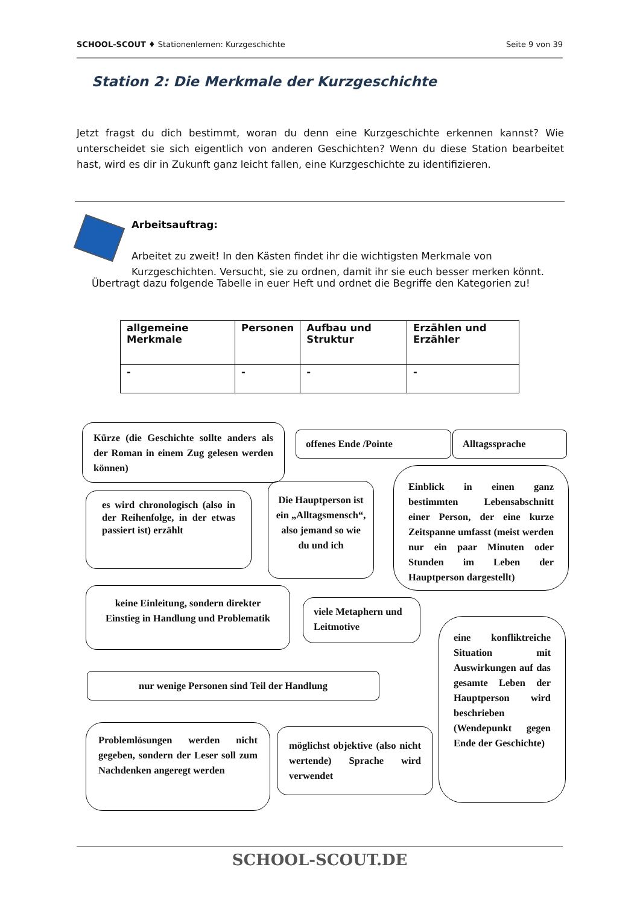SCHOOL-SCOUT ♦ Stationenlernen: Kurzgeschichte Seite 9 von 39
Station 2: Die Merkmale der Kurzgeschichte
Jetzt fragst du dich bestimmt, woran du denn eine Kurzgeschichte erkennen kannst? Wie unterscheidet sie sich eigentlich von anderen Geschichten? Wenn du diese Station bearbeitet hast, wird es dir in Zukunft ganz leicht fallen, eine Kurzgeschichte zu identifizieren.
Arbeitsauftrag:
Arbeitet zu zweit! In den Kästen findet ihr die wichtigsten Merkmale von Kurzgeschichten. Versucht, sie zu ordnen, damit ihr sie euch besser merken könnt.
Übertragt dazu folgende Tabelle in euer Heft und ordnet die Begriffe den Kategorien zu!
| allgemeine Merkmale | Personen | Aufbau und Struktur | Erzählen und Erzähler |
| --- | --- | --- | --- |
| - | - | - | - |
Kürze (die Geschichte sollte anders als der Roman in einem Zug gelesen werden können)
offenes Ende /Pointe Alltagssprache
es wird chronologisch (also in der Reihenfolge, in der etwas passiert ist) erzählt
Die Hauptperson ist ein „Alltagsmensch“, also jemand so wie du und ich
Einblick in einen ganz bestimmten Lebensabschnitt einer Person, der eine kurze Zeitspanne umfasst (meist werden nur ein paar Minuten oder Stunden im Leben der Hauptperson dargestellt)
keine Einleitung, sondern direkter Einstieg in Handlung und Problematik
viele Metaphern und Leitmotive
eine konfliktreiche Situation mit Auswirkungen auf das gesamte Leben der Hauptperson wird beschrieben (Wendepunkt gegen Ende der Geschichte)
nur wenige Personen sind Teil der Handlung
Problemlösungen werden nicht gegeben, sondern der Leser soll zum Nachdenken angeregt werden
möglichst objektive (also nicht wertende) Sprache wird verwendet
SCHOOL-SCOUT.DE